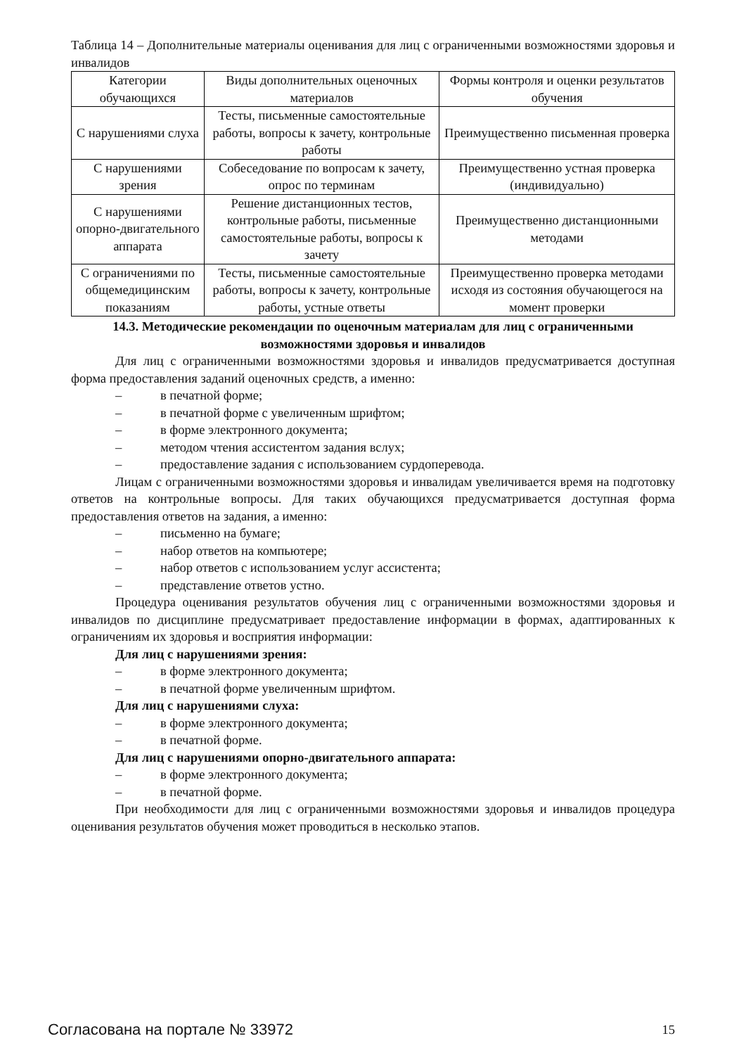Таблица 14 – Дополнительные материалы оценивания для лиц с ограниченными возможностями здоровья и инвалидов
| Категории обучающихся | Виды дополнительных оценочных материалов | Формы контроля и оценки результатов обучения |
| --- | --- | --- |
| С нарушениями слуха | Тесты, письменные самостоятельные работы, вопросы к зачету, контрольные работы | Преимущественно письменная проверка |
| С нарушениями зрения | Собеседование по вопросам к зачету, опрос по терминам | Преимущественно устная проверка (индивидуально) |
| С нарушениями опорно-двигательного аппарата | Решение дистанционных тестов, контрольные работы, письменные самостоятельные работы, вопросы к зачету | Преимущественно дистанционными методами |
| С ограничениями по общемедицинским показаниям | Тесты, письменные самостоятельные работы, вопросы к зачету, контрольные работы, устные ответы | Преимущественно проверка методами исходя из состояния обучающегося на момент проверки |
14.3. Методические рекомендации по оценочным материалам для лиц с ограниченными возможностями здоровья и инвалидов
Для лиц с ограниченными возможностями здоровья и инвалидов предусматривается доступная форма предоставления заданий оценочных средств, а именно:
– в печатной форме;
– в печатной форме с увеличенным шрифтом;
– в форме электронного документа;
– методом чтения ассистентом задания вслух;
– предоставление задания с использованием сурдоперевода.
Лицам с ограниченными возможностями здоровья и инвалидам увеличивается время на подготовку ответов на контрольные вопросы. Для таких обучающихся предусматривается доступная форма предоставления ответов на задания, а именно:
– письменно на бумаге;
– набор ответов на компьютере;
– набор ответов с использованием услуг ассистента;
– представление ответов устно.
Процедура оценивания результатов обучения лиц с ограниченными возможностями здоровья и инвалидов по дисциплине предусматривает предоставление информации в формах, адаптированных к ограничениям их здоровья и восприятия информации:
Для лиц с нарушениями зрения:
– в форме электронного документа;
– в печатной форме увеличенным шрифтом.
Для лиц с нарушениями слуха:
– в форме электронного документа;
– в печатной форме.
Для лиц с нарушениями опорно-двигательного аппарата:
– в форме электронного документа;
– в печатной форме.
При необходимости для лиц с ограниченными возможностями здоровья и инвалидов процедура оценивания результатов обучения может проводиться в несколько этапов.
Согласована на портале № 33972 15